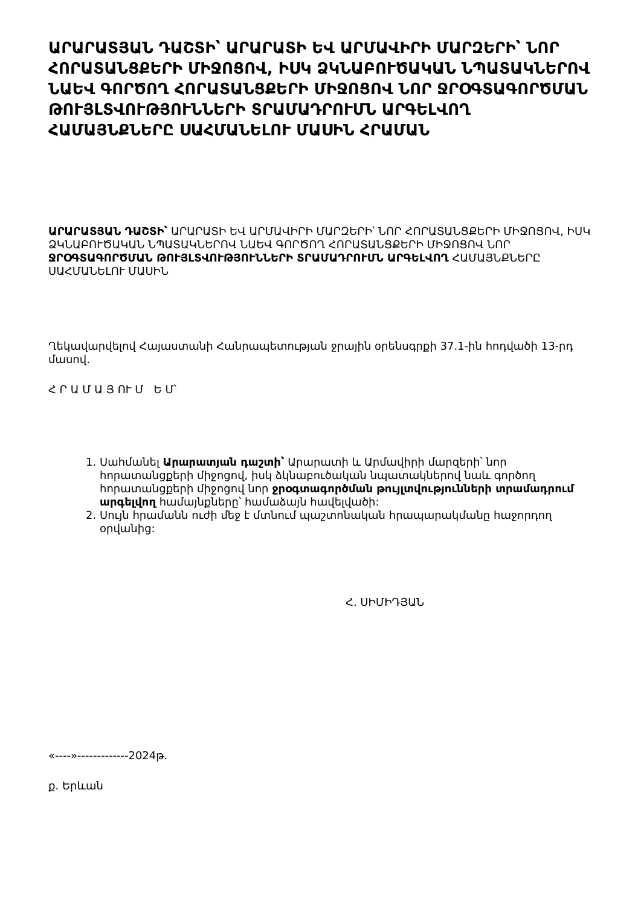ԱՐԱՐԱՏՅԱՆ ԴԱՇՏԻ՝ ԱՐԱՐԱՏԻ ԵՎ ԱՐՄԱՎԻՐԻ ՄԱՐԶԵՐԻ՝ ՆՈՐ ՀՈՐԱՏԱՆՑՔԵՐԻ ՄԻՋՈՑՈՎ, ԻՍԿ ՁԿՆԱԲՈՒԾԱԿԱՆ ՆՊԱՏԱԿՆԵՐՈՎ ՆԱԵՎ ԳՈՐԾՈՂ ՀՈՐԱՏԱՆՑՔԵՐԻ ՄԻՋՈՑՈՎ ՆՈՐ ՋՐՕԳՏԱԳՈՐԾՄԱՆ ԹՈՒՅԼՏՎՈՒԹՅՈՒՆՆԵՐԻ ՏՐԱՄԱԴՐՈՒՄՆ ԱՐԳԵԼՎՈՂ ՀԱՄԱՅՆՔՆԵՐԸ ՍԱՀՄԱՆԵԼՈՒ ՄԱՍԻՆ ՀՐԱՄԱՆ
ԱՐԱՐԱՏՅԱՆ ԴԱՇՏԻ՝ ԱՐԱՐԱՏԻ ԵՎ ԱՐՄԱՎԻՐԻ ՄԱՐԶԵՐԻ՝ ՆՈՐ ՀՈՐԱՏԱՆՑՔԵՐԻ ՄԻՋՈՑՈՎ, ԻՍԿ ՁԿՆԱԲՈՒԾԱԿԱՆ ՆՊԱՏԱԿՆԵՐՈՎ ՆԱԵՎ ԳՈՐԾՈՂ ՀՈՐԱՏԱՆՑՔԵՐԻ ՄԻՋՈՑՈՎ ՆՈՐ ՋՐՕԳՏԱԳՈՐԾՄԱՆ ԹՈՒՅԼՏՎՈՒԹՅՈՒՆՆԵՐԻ ՏՐԱՄԱԴՐՈՒՄՆ ԱՐԳԵԼՎՈՂ ՀԱՄԱՅՆՔՆԵՐԸ ՍԱՀՄԱՆԵԼՈՒ ՄԱՍԻՆ
Ղեկավարվելով Հայաստանի Հանրապետության ջրային օրենսգրքի 37.1-ին հոդվածի 13-րդ մասով.
Հ Ր Ա Մ Ա Յ ՈՒ Մ Ե Մ՝
1. Սահմանել Արարատյան դաշտի՝ Արարատի և Արմավիրի մարզերի՝ նոր հորատանցքերի միջոցով, իսկ ձկնաբուծական նպատակներով նաև գործող հորատանցքերի միջոցով նոր ջրօգտագործման թույլտվությունների տրամադրում արգելվող համայնքները՝ համաձայն հավելվածի:
2. Սույն հրամանն ուժի մեջ է մտնում պաշտոնական հրապարակմանը հաջորդող օրվանից:
Հ. ՍԻՄԻԴՅԱՆ
«----»-------------2024թ.
ք. Երևան